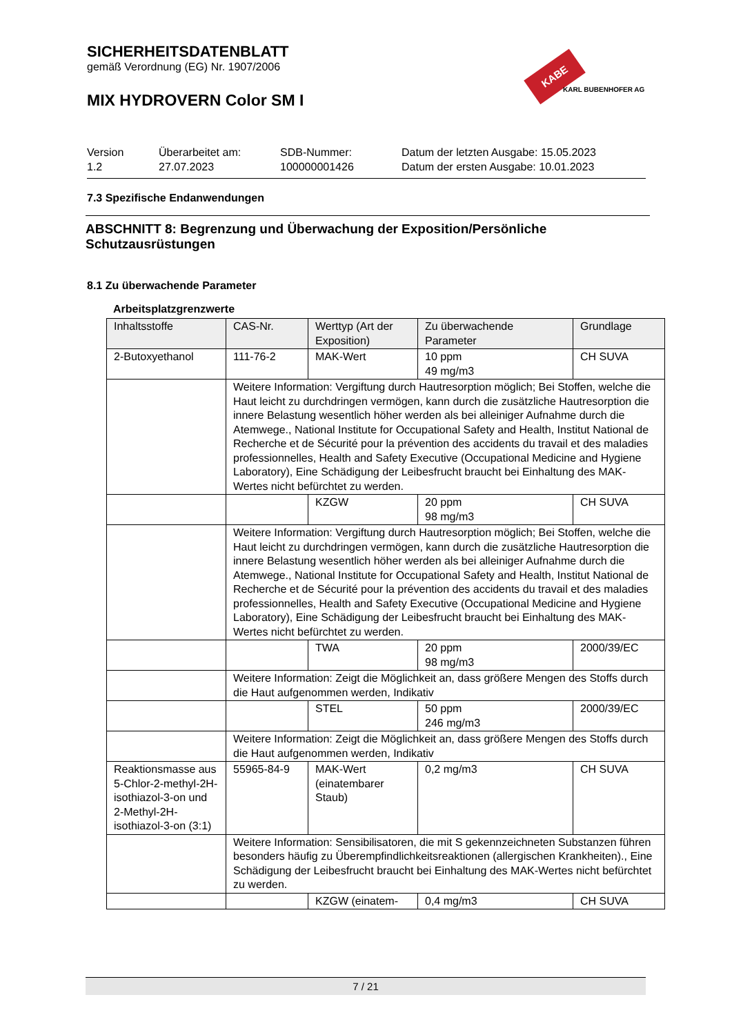SICHERHEITSDATENBLATT
gemäß Verordnung (EG) Nr. 1907/2006
MIX HYDROVERN Color SM I
KABE Farben
KARL BUBENHOFER AG
Version
1.2
Überarbeitet am:
27.07.2023
SDB-Nummer:
100000001426
Datum der letzten Ausgabe: 15.05.2023
Datum der ersten Ausgabe: 10.01.2023
7.3 Spezifische Endanwendungen
ABSCHNITT 8: Begrenzung und Überwachung der Exposition/Persönliche Schutzausrüstungen
8.1 Zu überwachende Parameter
Arbeitsplatzgrenzwerte
| Inhaltsstoffe | CAS-Nr. | Werttyp (Art der Exposition) | Zu überwachende Parameter | Grundlage |
| --- | --- | --- | --- | --- |
| 2-Butoxyethanol | 111-76-2 | MAK-Wert | 10 ppm 49 mg/m3 | CH SUVA |
| | Weitere Information: Vergiftung durch Hautresorption möglich; Bei Stoffen, welche die Haut leicht zu durchdringen vermögen, kann durch die zusätzliche Hautresorption die innere Belastung wesentlich höher werden als bei alleiniger Aufnahme durch die Atemwege., National Institute for Occupational Safety and Health, Institut National de Recherche et de Sécurité pour la prévention des accidents du travail et des maladies professionnelles, Health and Safety Executive (Occupational Medicine and Hygiene Laboratory), Eine Schädigung der Leibesfrucht braucht bei Einhaltung des MAK-Wertes nicht befürchtet zu werden. | | | |
| | | KZGW | 20 ppm 98 mg/m3 | CH SUVA |
| | Weitere Information: Vergiftung durch Hautresorption möglich; Bei Stoffen, welche die Haut leicht zu durchdringen vermögen, kann durch die zusätzliche Hautresorption die innere Belastung wesentlich höher werden als bei alleiniger Aufnahme durch die Atemwege., National Institute for Occupational Safety and Health, Institut National de Recherche et de Sécurité pour la prévention des accidents du travail et des maladies professionnelles, Health and Safety Executive (Occupational Medicine and Hygiene Laboratory), Eine Schädigung der Leibesfrucht braucht bei Einhaltung des MAK-Wertes nicht befürchtet zu werden. | | | |
| | | TWA | 20 ppm 98 mg/m3 | 2000/39/EC |
| | Weitere Information: Zeigt die Möglichkeit an, dass größere Mengen des Stoffs durch die Haut aufgenommen werden, Indikativ | | | |
| | | STEL | 50 ppm 246 mg/m3 | 2000/39/EC |
| | Weitere Information: Zeigt die Möglichkeit an, dass größere Mengen des Stoffs durch die Haut aufgenommen werden, Indikativ | | | |
| Reaktionsmasse aus 5-Chlor-2-methyl-2H-isothiazol-3-on und 2-Methyl-2H-isothiazol-3-on (3:1) | 55965-84-9 | MAK-Wert (einatembarer Staub) | 0,2 mg/m3 | CH SUVA |
| | Weitere Information: Sensibilisatoren, die mit S gekennzeichneten Substanzen führen besonders häufig zu Überempfindlichkeitsreaktionen (allergischen Krankheiten)., Eine Schädigung der Leibesfrucht braucht bei Einhaltung des MAK-Wertes nicht befürchtet zu werden. | | | |
| | | KZGW (einatem- | 0,4 mg/m3 | CH SUVA |
7 / 21